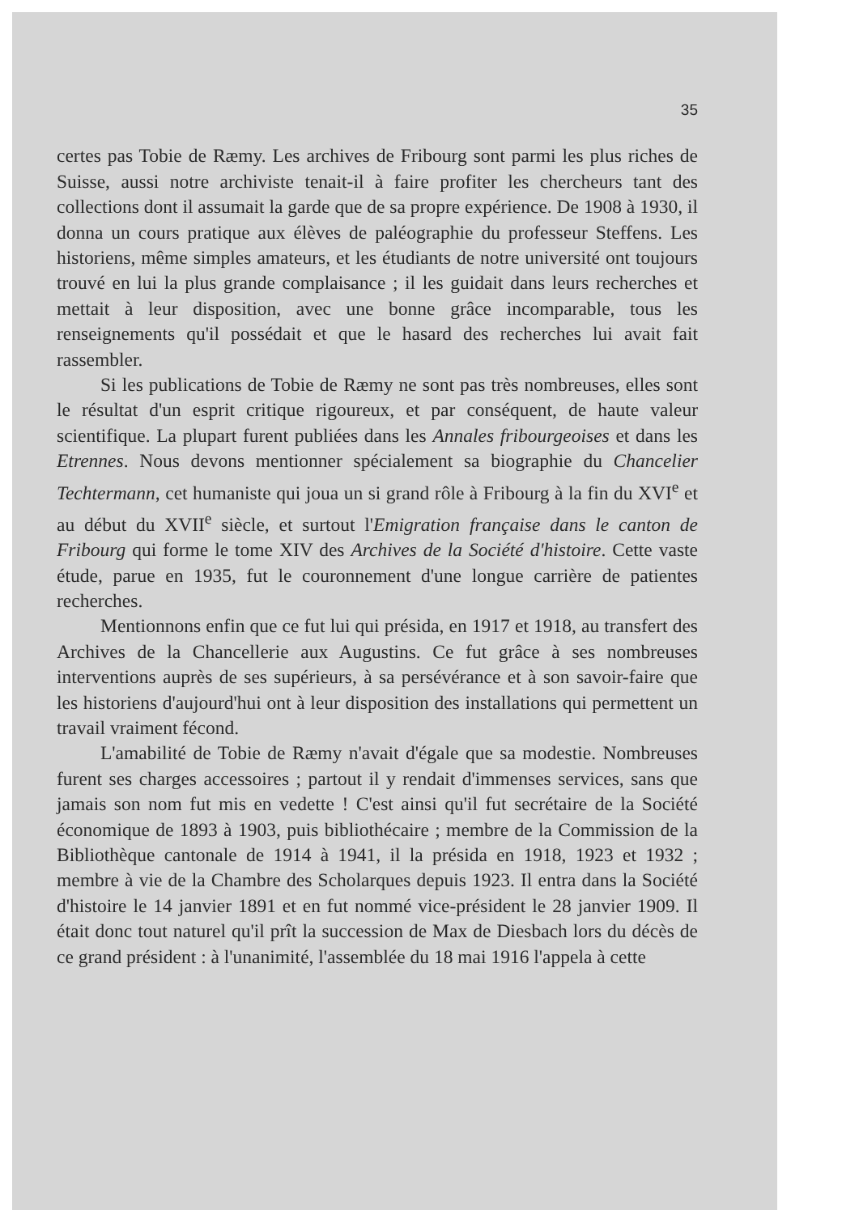35
certes pas Tobie de Ræmy. Les archives de Fribourg sont parmi les plus riches de Suisse, aussi notre archiviste tenait-il à faire profiter les chercheurs tant des collections dont il assumait la garde que de sa propre expérience. De 1908 à 1930, il donna un cours pratique aux élèves de paléographie du professeur Steffens. Les historiens, même simples amateurs, et les étudiants de notre université ont toujours trouvé en lui la plus grande complaisance ; il les guidait dans leurs recherches et mettait à leur disposition, avec une bonne grâce incomparable, tous les renseignements qu'il possédait et que le hasard des recherches lui avait fait rassembler.
Si les publications de Tobie de Ræmy ne sont pas très nombreuses, elles sont le résultat d'un esprit critique rigoureux, et par conséquent, de haute valeur scientifique. La plupart furent publiées dans les Annales fribourgeoises et dans les Etrennes. Nous devons mentionner spécialement sa biographie du Chancelier Techtermann, cet humaniste qui joua un si grand rôle à Fribourg à la fin du XVI<sup>e</sup> et au début du XVII<sup>e</sup> siècle, et surtout l'Emigration française dans le canton de Fribourg qui forme le tome XIV des Archives de la Société d'histoire. Cette vaste étude, parue en 1935, fut le couronnement d'une longue carrière de patientes recherches.
Mentionnons enfin que ce fut lui qui présida, en 1917 et 1918, au transfert des Archives de la Chancellerie aux Augustins. Ce fut grâce à ses nombreuses interventions auprès de ses supérieurs, à sa persévérance et à son savoir-faire que les historiens d'aujourd'hui ont à leur disposition des installations qui permettent un travail vraiment fécond.
L'amabilité de Tobie de Ræmy n'avait d'égale que sa modestie. Nombreuses furent ses charges accessoires ; partout il y rendait d'immenses services, sans que jamais son nom fut mis en vedette ! C'est ainsi qu'il fut secrétaire de la Société économique de 1893 à 1903, puis bibliothécaire ; membre de la Commission de la Bibliothèque cantonale de 1914 à 1941, il la présida en 1918, 1923 et 1932 ; membre à vie de la Chambre des Scholarques depuis 1923. Il entra dans la Société d'histoire le 14 janvier 1891 et en fut nommé vice-président le 28 janvier 1909. Il était donc tout naturel qu'il prît la succession de Max de Diesbach lors du décès de ce grand président : à l'unanimité, l'assemblée du 18 mai 1916 l'appela à cette